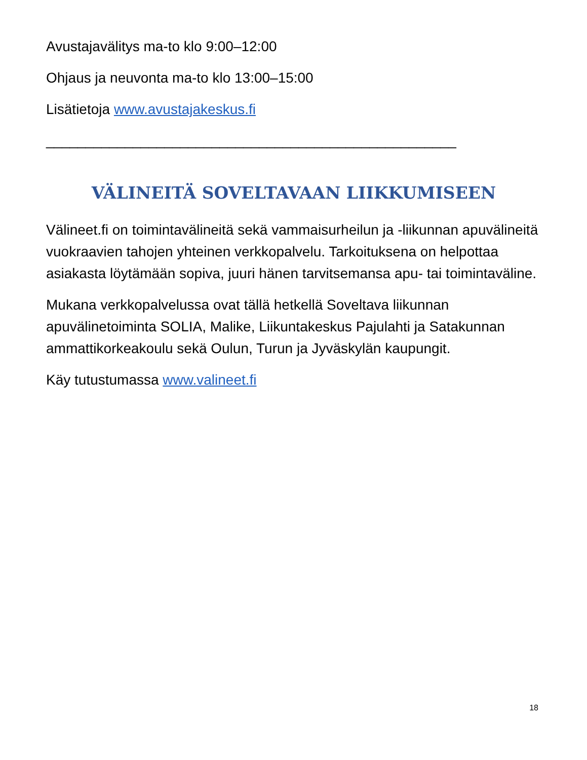Avustajavälitys ma-to klo 9:00–12:00
Ohjaus ja neuvonta ma-to klo 13:00–15:00
Lisätietoja www.avustajakeskus.fi
____________________________________________________
VÄLINEITÄ SOVELTAVAAN LIIKKUMISEEN
Välineet.fi on toimintavälineitä sekä vammaisurheilun ja -liikunnan apuvälineitä vuokraavien tahojen yhteinen verkkopalvelu. Tarkoituksena on helpottaa asiakasta löytämään sopiva, juuri hänen tarvitsemansa apu- tai toimintaväline.
Mukana verkkopalvelussa ovat tällä hetkellä Soveltava liikunnan apuvälinetoiminta SOLIA, Malike, Liikuntakeskus Pajulahti ja Satakunnan ammattikorkeakoulu sekä Oulun, Turun ja Jyväskylän kaupungit.
Käy tutustumassa www.valineet.fi
18